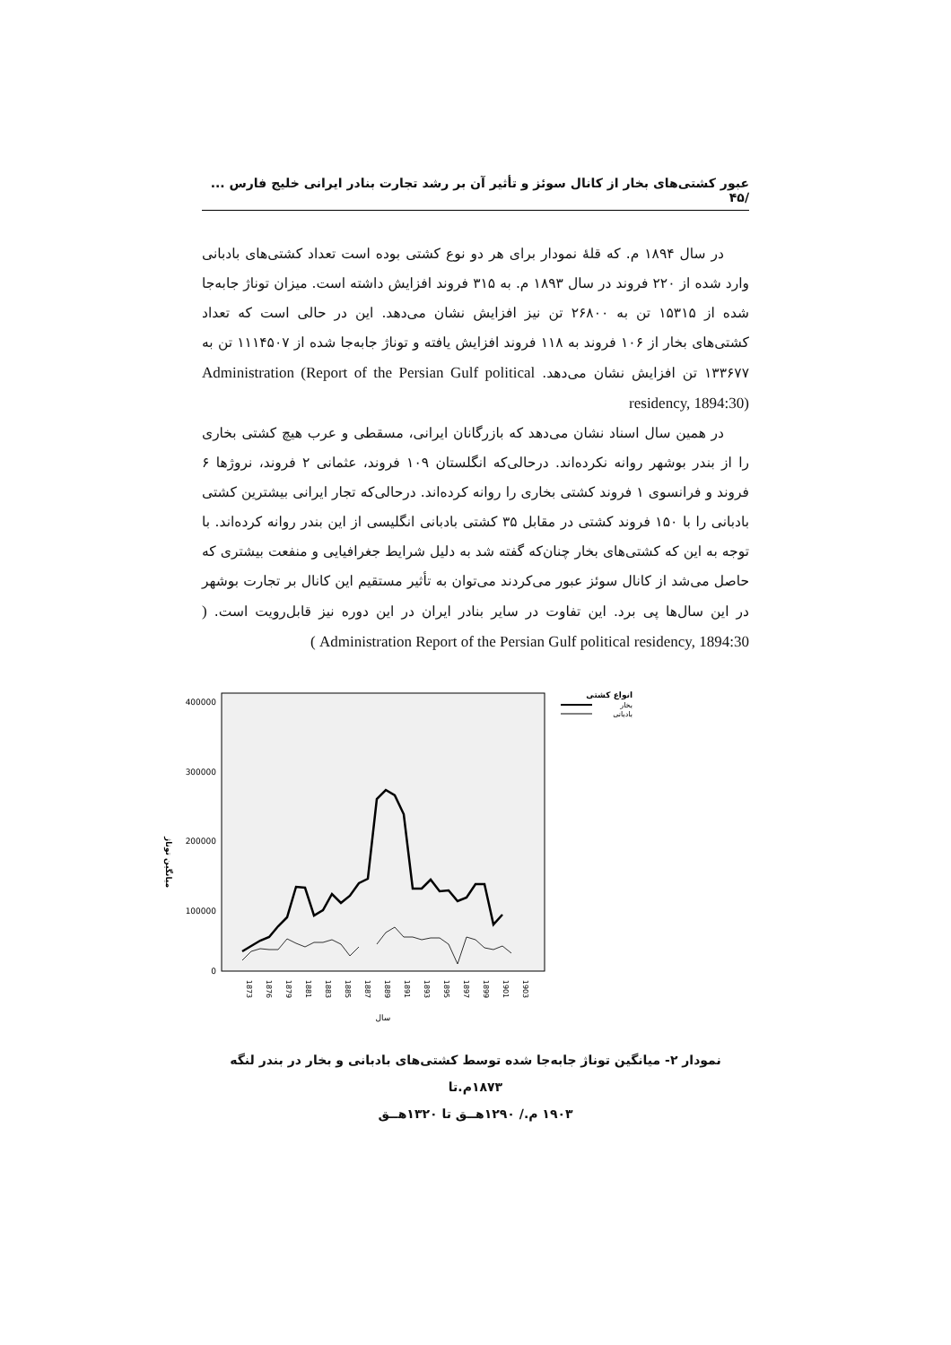عبور کشتی‌های بخار از کانال سوئز و تأثیر آن بر رشد تجارت بنادر ایرانی خلیج فارس ... /۴۵
در سال ۱۸۹۴ م. که قلهٔ نمودار برای هر دو نوع کشتی بوده است تعداد کشتی‌های بادبانی وارد شده از ۲۲۰ فروند در سال ۱۸۹۳ م. به ۳۱۵ فروند افزایش داشته است. میزان توناژ جابه‌جا شده از ۱۵۳۱۵ تن به ۲۶۸۰۰ تن نیز افزایش نشان می‌دهد. این در حالی است که تعداد کشتی‌های بخار از ۱۰۶ فروند به ۱۱۸ فروند افزایش یافته و توناژ جابه‌جا شده از ۱۱۱۴۵۰۷ تن به ۱۳۳۶۷۷ تن افزایش نشان می‌دهد. Administration (Report of the Persian Gulf political residency, 1894:30)
در همین سال اسناد نشان می‌دهد که بازرگانان ایرانی، مسقطی و عرب هیچ کشتی بخاری را از بندر بوشهر روانه نکرده‌اند. درحالی‌که انگلستان ۱۰۹ فروند، عثمانی ۲ فروند، نروژها ۶ فروند و فرانسوی ۱ فروند کشتی بخاری را روانه کرده‌اند. درحالی‌که تجار ایرانی بیشترین کشتی بادبانی را با ۱۵۰ فروند کشتی در مقابل ۳۵ کشتی بادبانی انگلیسی از این بندر روانه کرده‌اند. با توجه به این که کشتی‌های بخار چنان‌که گفته شد به دلیل شرایط جغرافیایی و منفعت بیشتری که حاصل می‌شد از کانال سوئز عبور می‌کردند می‌توان به تأثیر مستقیم این کانال بر تجارت بوشهر در این سال‌ها پی برد. این تفاوت در سایر بنادر ایران در این دوره نیز قابل‌رویت است. ( Administration Report of the Persian Gulf political residency, 1894:30 )
400000
300000
200000
100000
0
میانگین توناژ
1873
1876
1879
1881
1883
1885
1887
1889
1891
1893
1895
1897
1899
1901
1903
سال
انواع کشتی
بخار
بادبانی
نمودار ۲- میانگین توناژ جابه‌جا شده توسط کشتی‌های بادبانی و بخار در بندر لنگه ۱۸۷۳م.تا
۱۹۰۳ م./ ۱۲۹۰هــق تا ۱۳۲۰هــق